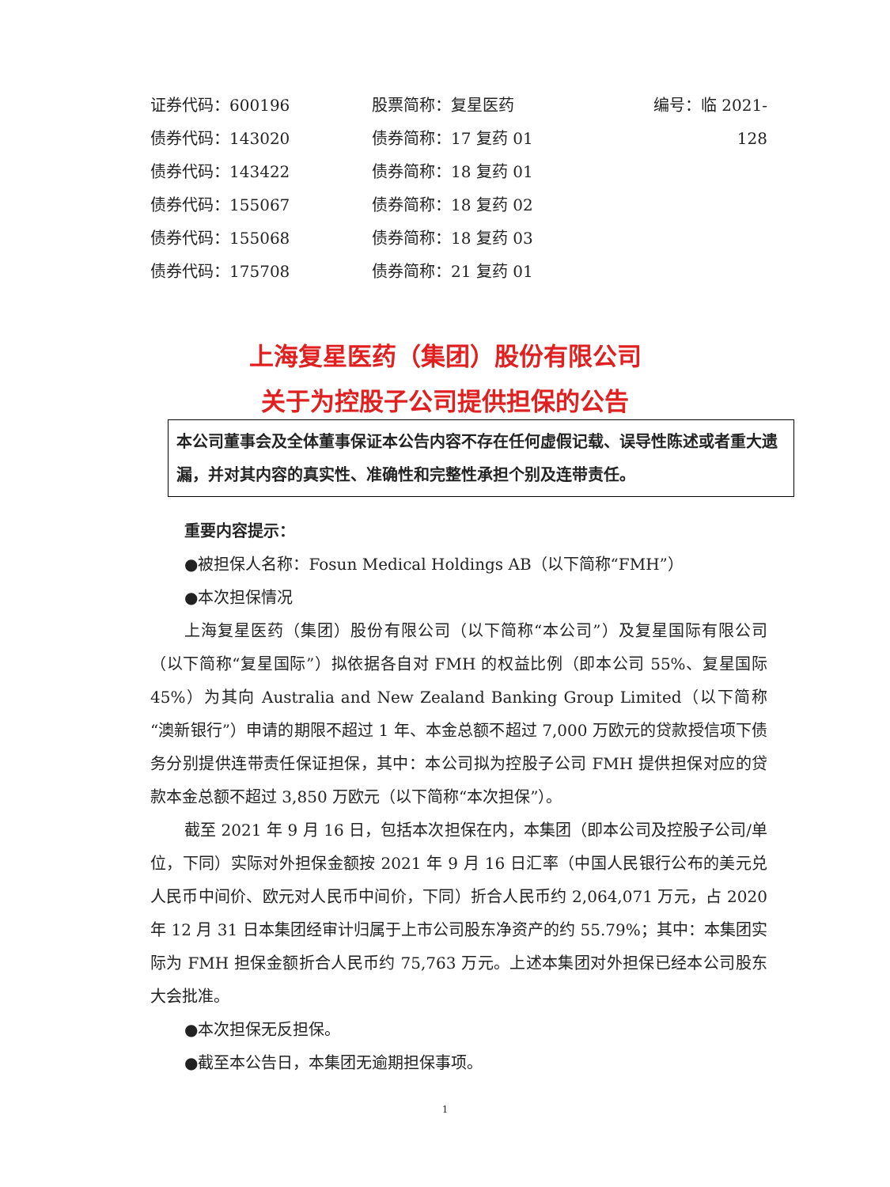证券代码：600196 股票简称：复星医药 编号：临 2021-128
债券代码：143020 债券简称：17 复药 01
债券代码：143422 债券简称：18 复药 01
债券代码：155067 债券简称：18 复药 02
债券代码：155068 债券简称：18 复药 03
债券代码：175708 债券简称：21 复药 01
上海复星医药（集团）股份有限公司
关于为控股子公司提供担保的公告
本公司董事会及全体董事保证本公告内容不存在任何虚假记载、误导性陈述或者重大遗漏，并对其内容的真实性、准确性和完整性承担个别及连带责任。
重要内容提示：
●被担保人名称：Fosun Medical Holdings AB（以下简称“FMH”）
●本次担保情况
上海复星医药（集团）股份有限公司（以下简称“本公司”）及复星国际有限公司（以下简称“复星国际”）拟依据各自对 FMH 的权益比例（即本公司 55%、复星国际 45%）为其向 Australia and New Zealand Banking Group Limited（以下简称“澳新银行”）申请的期限不超过 1 年、本金总额不超过 7,000 万欧元的贷款授信项下债务分别提供连带责任保证担保，其中：本公司拟为控股子公司 FMH 提供担保对应的贷款本金总额不超过 3,850 万欧元（以下简称“本次担保”）。
截至 2021 年 9 月 16 日，包括本次担保在内，本集团（即本公司及控股子公司/单位，下同）实际对外担保金额按 2021 年 9 月 16 日汇率（中国人民银行公布的美元兑人民币中间价、欧元对人民币中间价，下同）折合人民币约 2,064,071 万元，占 2020 年 12 月 31 日本集团经审计归属于上市公司股东净资产的约 55.79%；其中：本集团实际为 FMH 担保金额折合人民币约 75,763 万元。上述本集团对外担保已经本公司股东大会批准。
●本次担保无反担保。
●截至本公告日，本集团无逾期担保事项。
1